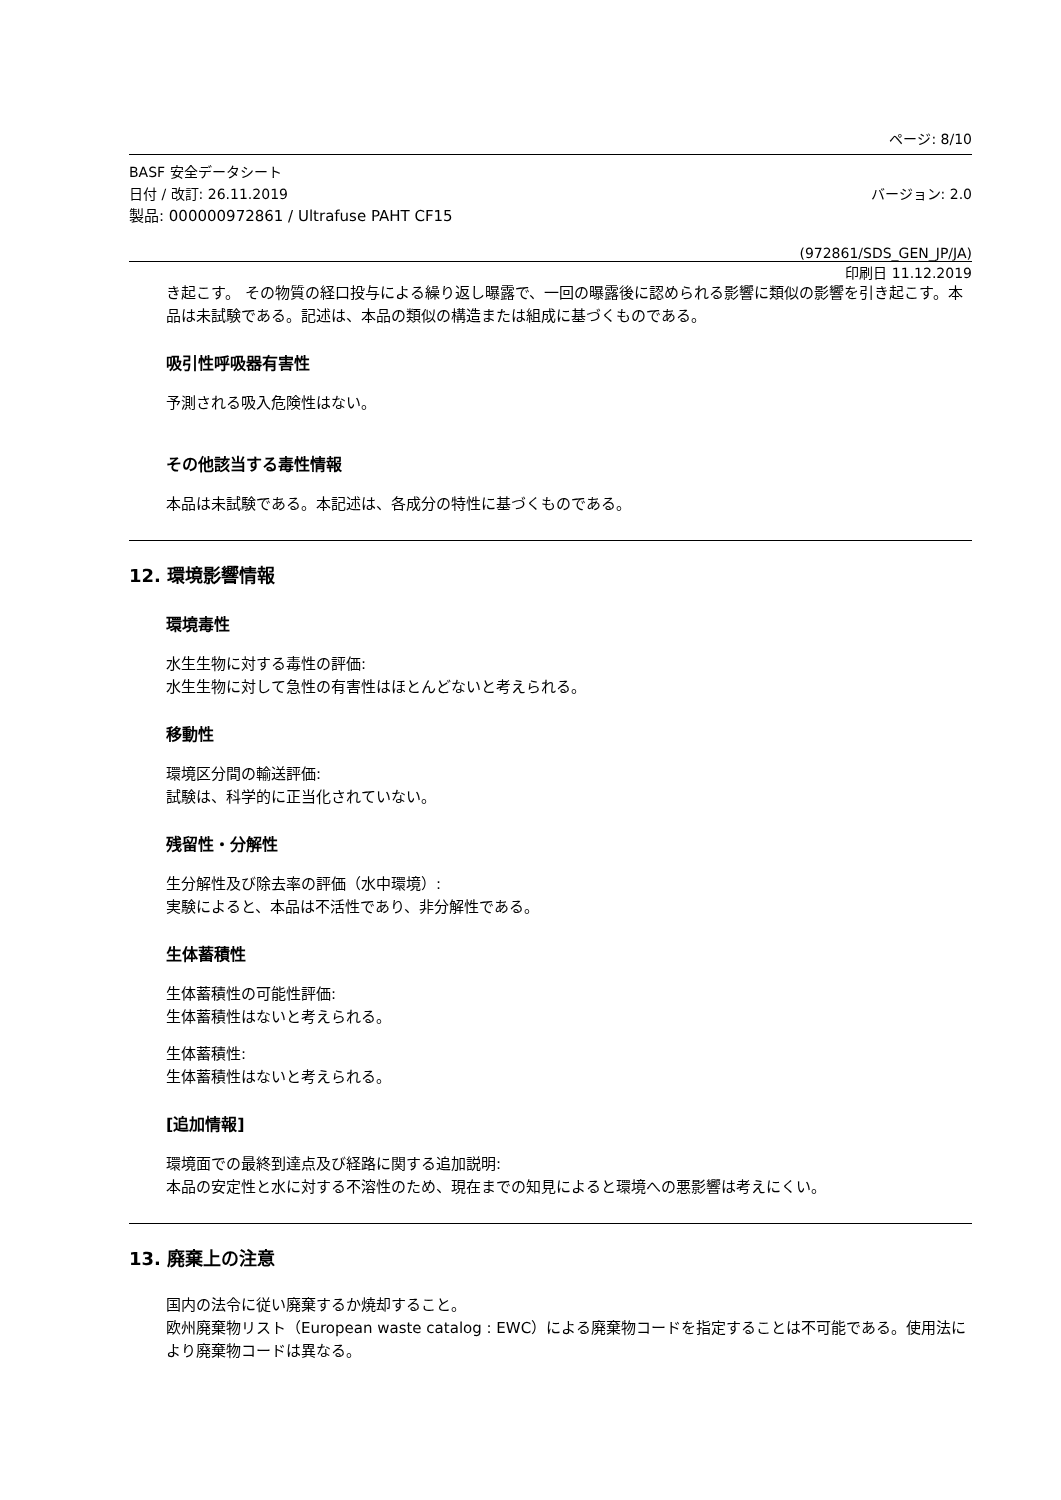ページ: 8/10
BASF 安全データシート
日付 / 改訂: 26.11.2019 バージョン: 2.0
製品: 000000972861 / Ultrafuse PAHT CF15
(972861/SDS_GEN_JP/JA)
印刷日 11.12.2019
き起こす。 その物質の経口投与による繰り返し曝露で、一回の曝露後に認められる影響に類似の影響を引き起こす。本品は未試験である。記述は、本品の類似の構造または組成に基づくものである。
吸引性呼吸器有害性
予測される吸入危険性はない。
その他該当する毒性情報
本品は未試験である。本記述は、各成分の特性に基づくものである。
12. 環境影響情報
環境毒性
水生生物に対する毒性の評価:
水生生物に対して急性の有害性はほとんどないと考えられる。
移動性
環境区分間の輸送評価:
試験は、科学的に正当化されていない。
残留性・分解性
生分解性及び除去率の評価（水中環境）:
実験によると、本品は不活性であり、非分解性である。
生体蓄積性
生体蓄積性の可能性評価:
生体蓄積性はないと考えられる。
生体蓄積性:
生体蓄積性はないと考えられる。
[追加情報]
環境面での最終到達点及び経路に関する追加説明:
本品の安定性と水に対する不溶性のため、現在までの知見によると環境への悪影響は考えにくい。
13. 廃棄上の注意
国内の法令に従い廃棄するか焼却すること。
欧州廃棄物リスト（European waste catalog : EWC）による廃棄物コードを指定することは不可能である。使用法により廃棄物コードは異なる。